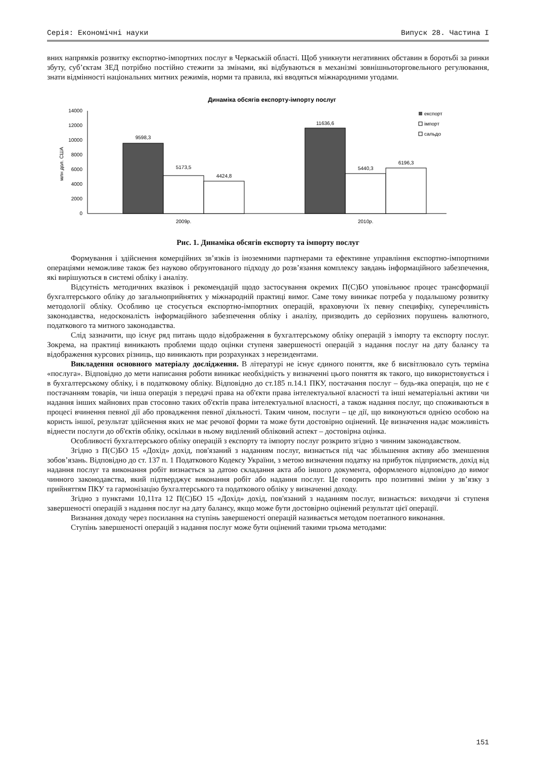Серія: Економічні науки Випуск 28. Частина I
вних напрямків розвитку експортно-імпортних послуг в Черкаській області. Щоб уникнути негативних обставин в боротьбі за ринки збуту, суб’єктам ЗЕД потрібно постійно стежити за змінами, які відбуваються в механізмі зовнішньоторговельного регулювання, знати відмінності національних митних режимів, норми та правила, які вводяться міжнародними угодами.
Динаміка обсягів експорту-імпорту послуг
14000
12000
10000
8000
6000
4000
2000
0
млн дол. США
9598,3
5173,5
4424,8
11636,6
5440,3
6196,3
2009р.
2010р.
експорт
імпорт
сальдо
Рис. 1. Динаміка обсягів експорту та імпорту послуг
Формування і здійснення комерційних зв’язків із іноземними партнерами та ефективне управління експортно-імпортними операціями неможливе також без науково обґрунтованого підходу до розв’язання комплексу завдань інформаційного забезпечення, які вирішуються в системі обліку і аналізу.
Відсутність методичних вказівок і рекомендацій щодо застосування окремих П(С)БО уповільнює процес трансформації бухгалтерського обліку до загальноприйнятих у міжнародній практиці вимог. Саме тому виникає потреба у подальшому розвитку методології обліку. Особливо це стосується експортно-імпортних операцій, враховуючи їх певну специфіку, суперечливість законодавства, недосконаліcть інформаційного забезпечення обліку і аналізу, призводить до серйозних порушень валютного, податкового та митного законодавства.
Слід зазначити, що існує ряд питань щодо відображення в бухгалтерському обліку операцій з імпорту та експорту послуг. Зокрема, на практиці виникають проблеми щодо оцінки ступеня завершеності операцій з надання послуг на дату балансу та відображення курсових різниць, що виникають при розрахунках з нерезидентами.
Викладення основного матеріалу дослідження. В літературі не існує єдиного поняття, яке б висвітлювало суть терміна «послуга». Відповідно до мети написання роботи виникає необхідність у визначенні цього поняття як такого, що використовується і в бухгалтерському обліку, і в податковому обліку. Відповідно до ст.185 п.14.1 ПКУ, постачання послуг – будь-яка операція, що не є постачанням товарів, чи інша операція з передачі права на об'єкти права інтелектуальної власності та інші нематеріальні активи чи надання інших майнових прав стосовно таких об'єктів права інтелектуальної власності, а також надання послуг, що споживаються в процесі вчинення певної дії або провадження певної діяльності. Таким чином, послуги – це дії, що виконуються однією особою на користь іншої, результат здійснення яких не має речової форми та може бути достовірно оцінений. Це визначення надає можливість віднести послуги до об'єктів обліку, оскільки в ньому виділений обліковий аспект – достовірна оцінка.
Особливості бухгалтерського обліку операцій з експорту та імпорту послуг розкрито згідно з чинним законодавством.
Згідно з П(С)БО 15 «Дохід» дохід, пов'язаний з наданням послуг, визнається під час збільшення активу або зменшення зобов’язань. Відповідно до ст. 137 п. 1 Податкового Кодексу України, з метою визначення податку на прибуток підприємств, дохід від надання послуг та виконання робіт визнається за датою складання акта або іншого документа, оформленого відповідно до вимог чинного законодавства, який підтверджує виконання робіт або надання послуг. Це говорить про позитивні зміни у зв’язку з прийняттям ПКУ та гармонізацію бухгалтерського та податкового обліку у визначенні доходу.
Згідно з пунктами 10,11та 12 П(С)БО 15 «Дохід» дохід, пов'язаний з наданням послуг, визнається: виходячи зі ступеня завершеності операцій з надання послуг на дату балансу, якщо може бути достовірно оцінений результат цієї операції.
Визнання доходу через посилання на ступінь завершеності операцій називається методом поетапного виконання.
Ступінь завершеності операцій з надання послуг може бути оцінений такими трьома методами:
151